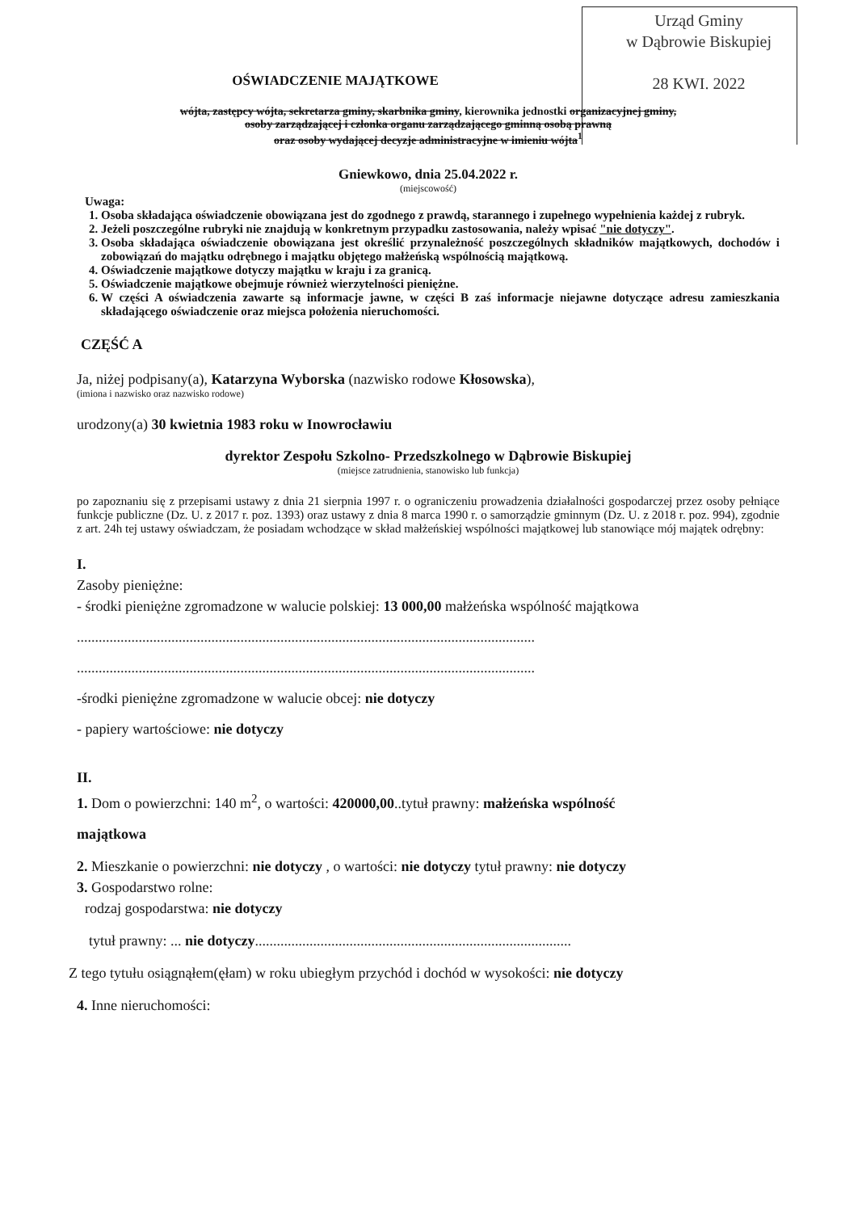Urząd Gminy
w Dąbrowie Biskupiej
28 KWI. 2022
OŚWIADCZENIE MAJĄTKOWE
wójta, zastępcy wójta, sekretarza gminy, skarbnika gminy, kierownika jednostki organizacyjnej gminy,
osoby zarządzającej i członka organu zarządzającego gminną osobą prawną
oraz osoby wydającej decyzje administracyjne w imieniu wójta<sup>1</sup>
Gniewkowo, dnia 25.04.2022 r.
(miejscowość)
Uwaga:
1. Osoba składająca oświadczenie obowiązana jest do zgodnego z prawdą, starannego i zupełnego wypełnienia każdej z rubryk.
2. Jeżeli poszczególne rubryki nie znajdują w konkretnym przypadku zastosowania, należy wpisać "nie dotyczy".
3. Osoba składająca oświadczenie obowiązana jest określić przynależność poszczególnych składników majątkowych, dochodów i zobowiązań do majątku odrębnego i majątku objętego małżeńską wspólnością majątkową.
4. Oświadczenie majątkowe dotyczy majątku w kraju i za granicą.
5. Oświadczenie majątkowe obejmuje również wierzytelności pieniężne.
6. W części A oświadczenia zawarte są informacje jawne, w części B zaś informacje niejawne dotyczące adresu zamieszkania składającego oświadczenie oraz miejsca położenia nieruchomości.
CZĘŚĆ A
Ja, niżej podpisany(a), Katarzyna Wyborska (nazwisko rodowe Kłosowska),
(imiona i nazwisko oraz nazwisko rodowe)
urodzony(a) 30 kwietnia 1983 roku w Inowrocławiu
dyrektor Zespołu Szkolno- Przedszkolnego w Dąbrowie Biskupiej
(miejsce zatrudnienia, stanowisko lub funkcja)
po zapoznaniu się z przepisami ustawy z dnia 21 sierpnia 1997 r. o ograniczeniu prowadzenia działalności gospodarczej przez osoby pełniące funkcje publiczne (Dz. U. z 2017 r. poz. 1393) oraz ustawy z dnia 8 marca 1990 r. o samorządzie gminnym (Dz. U. z 2018 r. poz. 994), zgodnie z art. 24h tej ustawy oświadczam, że posiadam wchodzące w skład małżeńskiej wspólności majątkowej lub stanowiące mój majątek odrębny:
I.
Zasoby pieniężne:
- środki pieniężne zgromadzone w walucie polskiej: 13 000,00 małżeńska wspólność majątkowa
..............................................................................................................................
..............................................................................................................................
-środki pieniężne zgromadzone w walucie obcej: nie dotyczy
- papiery wartościowe: nie dotyczy
II.
1. Dom o powierzchni: 140 m<sup>2</sup>, o wartości: 420000,00..tytuł prawny: małżeńska wspólność
majątkowa
2. Mieszkanie o powierzchni: nie dotyczy , o wartości: nie dotyczy tytuł prawny: nie dotyczy
3. Gospodarstwo rolne:
rodzaj gospodarstwa: nie dotyczy
tytuł prawny: ... nie dotyczy.......................................................................................
Z tego tytułu osiągnąłem(ęłam) w roku ubiegłym przychód i dochód w wysokości: nie dotyczy
4. Inne nieruchomości: